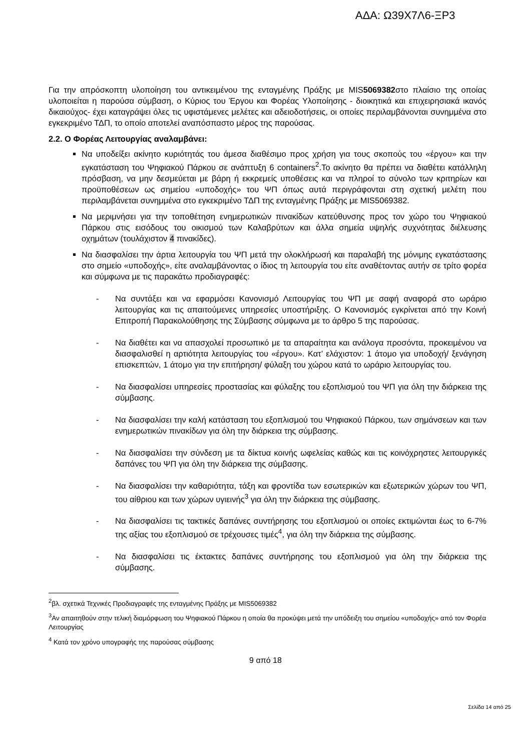ΑΔΑ: Ω39Χ7Λ6-ΞΡ3
Για την απρόσκοπτη υλοποίηση του αντικειμένου της ενταγμένης Πράξης με MIS5069382στο πλαίσιο της οποίας υλοποιείται η παρούσα σύμβαση, ο Κύριος του Έργου και Φορέας Υλοποίησης - διοικητικά και επιχειρησιακά ικανός δικαιούχος- έχει καταγράψει όλες τις υφιστάμενες μελέτες και αδειοδοτήσεις, οι οποίες περιλαμβάνονται συνημμένα στο εγκεκριμένο ΤΔΠ, το οποίο αποτελεί αναπόσπαστο μέρος της παρούσας.
2.2. Ο Φορέας Λειτουργίας αναλαμβάνει:
Να υποδείξει ακίνητο κυριότητάς του άμεσα διαθέσιμο προς χρήση για τους σκοπούς του «έργου» και την εγκατάσταση του Ψηφιακού Πάρκου σε ανάπτυξη 6 containers<sup>2</sup>.Το ακίνητο θα πρέπει να διαθέτει κατάλληλη πρόσβαση, να μην δεσμεύεται με βάρη ή εκκρεμείς υποθέσεις και να πληροί το σύνολο των κριτηρίων και προϋποθέσεων ως σημείου «υποδοχής» του ΨΠ όπως αυτά περιγράφονται στη σχετική μελέτη που περιλαμβάνεται συνημμένα στο εγκεκριμένο ΤΔΠ της ενταγμένης Πράξης με MIS5069382.
Να μεριμνήσει για την τοποθέτηση ενημερωτικών πινακίδων κατεύθυνσης προς τον χώρο του Ψηφιακού Πάρκου στις εισόδους του οικισμού των Καλαβρύτων και άλλα σημεία υψηλής συχνότητας διέλευσης οχημάτων (τουλάχιστον 4 πινακίδες).
Να διασφαλίσει την άρτια λειτουργία του ΨΠ μετά την ολοκλήρωσή και παραλαβή της μόνιμης εγκατάστασης στο σημείο «υποδοχής», είτε αναλαμβάνοντας ο ίδιος τη λειτουργία του είτε αναθέτοντας αυτήν σε τρίτο φορέα και σύμφωνα με τις παρακάτω προδιαγραφές:
- Να συντάξει και να εφαρμόσει Κανονισμό Λειτουργίας του ΨΠ με σαφή αναφορά στο ωράριο λειτουργίας και τις απαιτούμενες υπηρεσίες υποστήριξης. Ο Κανονισμός εγκρίνεται από την Κοινή Επιτροπή Παρακολούθησης της Σύμβασης σύμφωνα με το άρθρο 5 της παρούσας.
- Να διαθέτει και να απασχολεί προσωπικό με τα απαραίτητα και ανάλογα προσόντα, προκειμένου να διασφαλισθεί η αρτιότητα λειτουργίας του «έργου». Κατ’ ελάχιστον: 1 άτομο για υποδοχή/ ξενάγηση επισκεπτών, 1 άτομο για την επιτήρηση/ φύλαξη του χώρου κατά το ωράριο λειτουργίας του.
- Να διασφαλίσει υπηρεσίες προστασίας και φύλαξης του εξοπλισμού του ΨΠ για όλη την διάρκεια της σύμβασης.
- Να διασφαλίσει την καλή κατάσταση του εξοπλισμού του Ψηφιακού Πάρκου, των σημάνσεων και των ενημερωτικών πινακίδων για όλη την διάρκεια της σύμβασης.
- Να διασφαλίσει την σύνδεση με τα δίκτυα κοινής ωφελείας καθώς και τις κοινόχρηστες λειτουργικές δαπάνες του ΨΠ για όλη την διάρκεια της σύμβασης.
- Να διασφαλίσει την καθαριότητα, τάξη και φροντίδα των εσωτερικών και εξωτερικών χώρων του ΨΠ, του αίθριου και των χώρων υγιεινής<sup>3</sup> για όλη την διάρκεια της σύμβασης.
- Να διασφαλίσει τις τακτικές δαπάνες συντήρησης του εξοπλισμού οι οποίες εκτιμώνται έως το 6-7% της αξίας του εξοπλισμού σε τρέχουσες τιμές<sup>4</sup>, για όλη την διάρκεια της σύμβασης.
- Να διασφαλίσει τις έκτακτες δαπάνες συντήρησης του εξοπλισμού για όλη την διάρκεια της σύμβασης.
<sup>2</sup> βλ. σχετικά Τεχνικές Προδιαγραφές της ενταγμένης Πράξης με MIS5069382
<sup>3</sup> Αν απαιτηθούν στην τελική διαμόρφωση του Ψηφιακού Πάρκου η οποία θα προκύψει μετά την υπόδειξη του σημείου «υποδοχής» από τον Φορέα Λειτουργίας
<sup>4</sup> Κατά τον χρόνο υπογραφής της παρούσας σύμβασης
9 από 18
Σελίδα 14 από 25